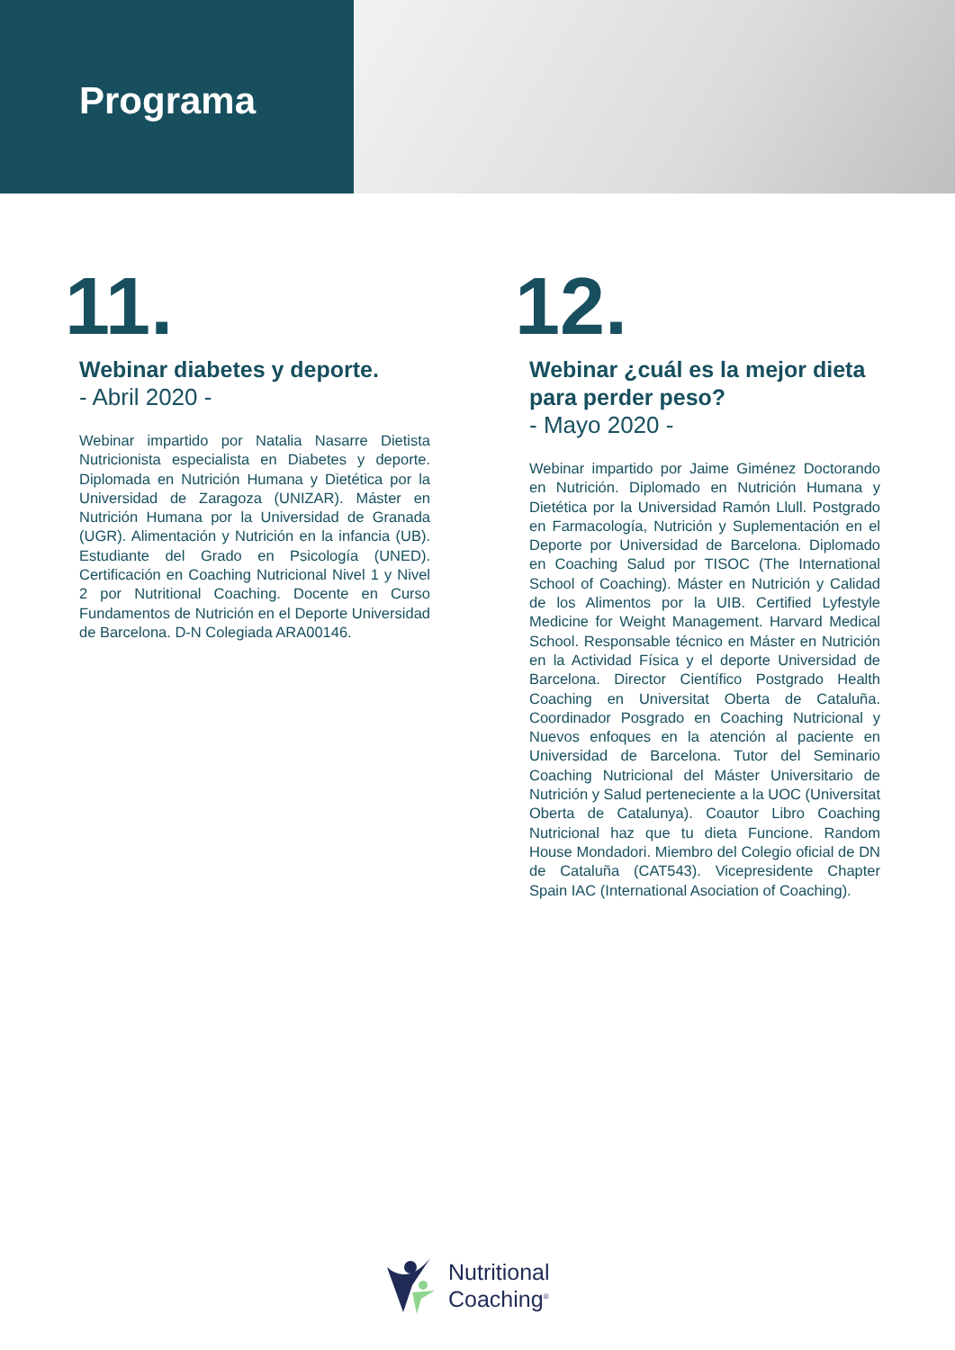Programa
11.
Webinar diabetes y deporte.
- Abril 2020 -
Webinar impartido por Natalia Nasarre Dietista Nutricionista especialista en Diabetes y deporte. Diplomada en Nutrición Humana y Dietética por la Universidad de Zaragoza (UNIZAR). Máster en Nutrición Humana por la Universidad de Granada (UGR). Alimentación y Nutrición en la infancia (UB). Estudiante del Grado en Psicología (UNED). Certificación en Coaching Nutricional Nivel 1 y Nivel 2 por Nutritional Coaching. Docente en Curso Fundamentos de Nutrición en el Deporte Universidad de Barcelona. D-N Colegiada ARA00146.
12.
Webinar ¿cuál es la mejor dieta para perder peso?
- Mayo 2020 -
Webinar impartido por Jaime Giménez Doctorando en Nutrición. Diplomado en Nutrición Humana y Dietética por la Universidad Ramón Llull. Postgrado en Farmacología, Nutrición y Suplementación en el Deporte por Universidad de Barcelona. Diplomado en Coaching Salud por TISOC (The International School of Coaching). Máster en Nutrición y Calidad de los Alimentos por la UIB. Certified Lyfestyle Medicine for Weight Management. Harvard Medical School. Responsable técnico en Máster en Nutrición en la Actividad Física y el deporte Universidad de Barcelona. Director Científico Postgrado Health Coaching en Universitat Oberta de Cataluña. Coordinador Posgrado en Coaching Nutricional y Nuevos enfoques en la atención al paciente en Universidad de Barcelona. Tutor del Seminario Coaching Nutricional del Máster Universitario de Nutrición y Salud perteneciente a la UOC (Universitat Oberta de Catalunya). Coautor Libro Coaching Nutricional haz que tu dieta Funcione. Random House Mondadori. Miembro del Colegio oficial de DN de Cataluña (CAT543). Vicepresidente Chapter Spain IAC (International Asociation of Coaching).
Nutritional
Coaching<sup>®</sup>